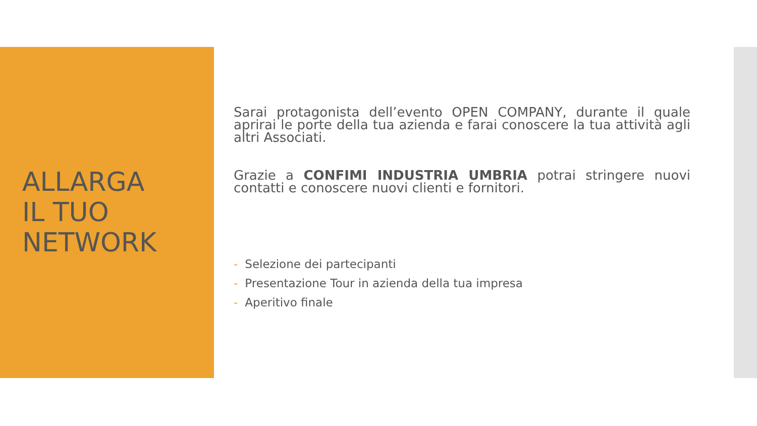ALLARGA
IL TUO
NETWORK
Sarai protagonista dell’evento OPEN COMPANY, durante il quale aprirai le porte della tua azienda e farai conoscere la tua attività agli altri Associati.
Grazie a CONFIMI INDUSTRIA UMBRIA potrai stringere nuovi contatti e conoscere nuovi clienti e fornitori.
- Selezione dei partecipanti
- Presentazione Tour in azienda della tua impresa
- Aperitivo finale